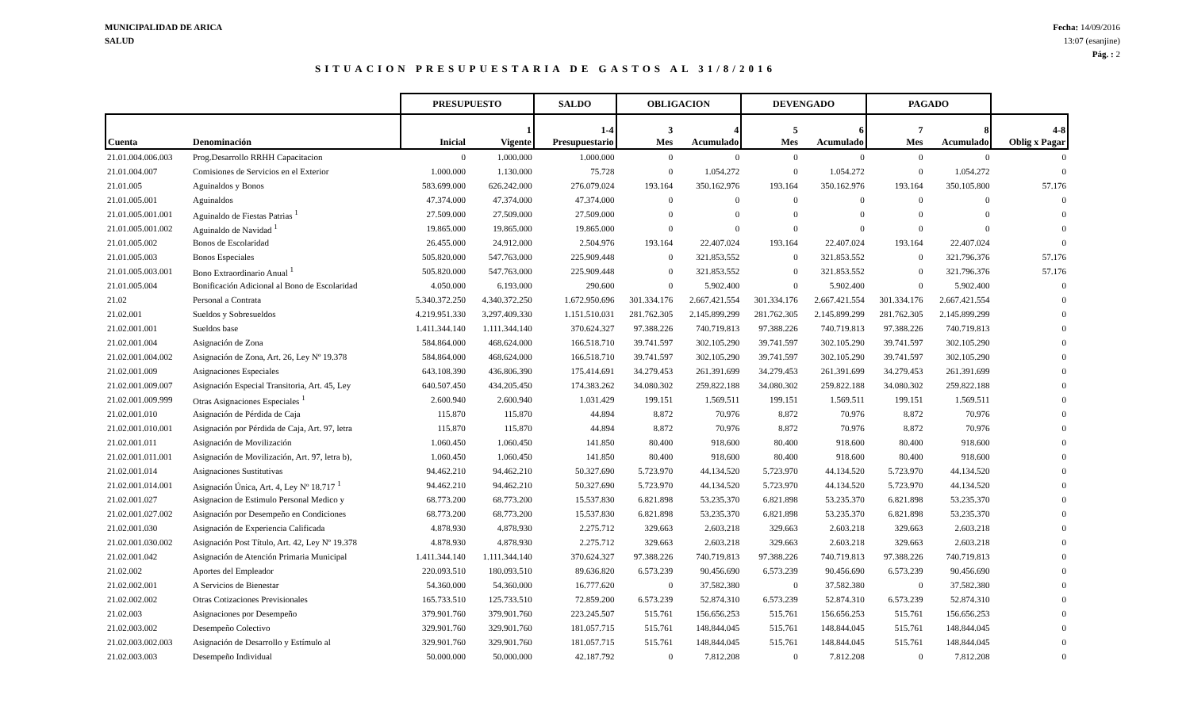MUNICIPALIDAD DE ARICA
SALUD
Fecha: 14/09/2016
13:07 (esanjine)
Pág. : 2
SITUACION PRESUPUESTARIA DE GASTOS AL 31/8/2016
| | | PRESUPUESTO | | SALDO | OBLIGACION | | DEVENGADO | | PAGADO | | |
| --- | --- | --- | --- | --- | --- | --- | --- | --- | --- | --- | --- |
| Cuenta | Denominación | Inicial | 1 Vigente | 1-4 Presupuestario | 3 Mes | 4 Acumulado | 5 Mes | 6 Acumulado | 7 Mes | 8 Acumulado | 4-8 Oblig x Pagar |
| 21.01.004.006.003 | Prog.Desarrollo RRHH Capacitacion | 0 | 1.000.000 | 1.000.000 | 0 | 0 | 0 | 0 | 0 | 0 | 0 |
| 21.01.004.007 | Comisiones de Servicios en el Exterior | 1.000.000 | 1.130.000 | 75.728 | 0 | 1.054.272 | 0 | 1.054.272 | 0 | 1.054.272 | 0 |
| 21.01.005 | Aguinaldos y Bonos | 583.699.000 | 626.242.000 | 276.079.024 | 193.164 | 350.162.976 | 193.164 | 350.162.976 | 193.164 | 350.105.800 | 57.176 |
| 21.01.005.001 | Aguinaldos | 47.374.000 | 47.374.000 | 47.374.000 | 0 | 0 | 0 | 0 | 0 | 0 | 0 |
| 21.01.005.001.001 | Aguinaldo de Fiestas Patrias <sup>1</sup> | 27.509.000 | 27.509.000 | 27.509.000 | 0 | 0 | 0 | 0 | 0 | 0 | 0 |
| 21.01.005.001.002 | Aguinaldo de Navidad <sup>1</sup> | 19.865.000 | 19.865.000 | 19.865.000 | 0 | 0 | 0 | 0 | 0 | 0 | 0 |
| 21.01.005.002 | Bonos de Escolaridad | 26.455.000 | 24.912.000 | 2.504.976 | 193.164 | 22.407.024 | 193.164 | 22.407.024 | 193.164 | 22.407.024 | 0 |
| 21.01.005.003 | Bonos Especiales | 505.820.000 | 547.763.000 | 225.909.448 | 0 | 321.853.552 | 0 | 321.853.552 | 0 | 321.796.376 | 57.176 |
| 21.01.005.003.001 | Bono Extraordinario Anual <sup>1</sup> | 505.820.000 | 547.763.000 | 225.909.448 | 0 | 321.853.552 | 0 | 321.853.552 | 0 | 321.796.376 | 57.176 |
| 21.01.005.004 | Bonificación Adicional al Bono de Escolaridad | 4.050.000 | 6.193.000 | 290.600 | 0 | 5.902.400 | 0 | 5.902.400 | 0 | 5.902.400 | 0 |
| 21.02 | Personal a Contrata | 5.340.372.250 | 4.340.372.250 | 1.672.950.696 | 301.334.176 | 2.667.421.554 | 301.334.176 | 2.667.421.554 | 301.334.176 | 2.667.421.554 | 0 |
| 21.02.001 | Sueldos y Sobresueldos | 4.219.951.330 | 3.297.409.330 | 1.151.510.031 | 281.762.305 | 2.145.899.299 | 281.762.305 | 2.145.899.299 | 281.762.305 | 2.145.899.299 | 0 |
| 21.02.001.001 | Sueldos base | 1.411.344.140 | 1.111.344.140 | 370.624.327 | 97.388.226 | 740.719.813 | 97.388.226 | 740.719.813 | 97.388.226 | 740.719.813 | 0 |
| 21.02.001.004 | Asignación de Zona | 584.864.000 | 468.624.000 | 166.518.710 | 39.741.597 | 302.105.290 | 39.741.597 | 302.105.290 | 39.741.597 | 302.105.290 | 0 |
| 21.02.001.004.002 | Asignación de Zona, Art. 26, Ley Nº 19.378 | 584.864.000 | 468.624.000 | 166.518.710 | 39.741.597 | 302.105.290 | 39.741.597 | 302.105.290 | 39.741.597 | 302.105.290 | 0 |
| 21.02.001.009 | Asignaciones Especiales | 643.108.390 | 436.806.390 | 175.414.691 | 34.279.453 | 261.391.699 | 34.279.453 | 261.391.699 | 34.279.453 | 261.391.699 | 0 |
| 21.02.001.009.007 | Asignación Especial Transitoria, Art. 45, Ley | 640.507.450 | 434.205.450 | 174.383.262 | 34.080.302 | 259.822.188 | 34.080.302 | 259.822.188 | 34.080.302 | 259.822.188 | 0 |
| 21.02.001.009.999 | Otras Asignaciones Especiales <sup>1</sup> | 2.600.940 | 2.600.940 | 1.031.429 | 199.151 | 1.569.511 | 199.151 | 1.569.511 | 199.151 | 1.569.511 | 0 |
| 21.02.001.010 | Asignación de Pérdida de Caja | 115.870 | 115.870 | 44.894 | 8.872 | 70.976 | 8.872 | 70.976 | 8.872 | 70.976 | 0 |
| 21.02.001.010.001 | Asignación por Pérdida de Caja, Art. 97, letra | 115.870 | 115.870 | 44.894 | 8.872 | 70.976 | 8.872 | 70.976 | 8.872 | 70.976 | 0 |
| 21.02.001.011 | Asignación de Movilización | 1.060.450 | 1.060.450 | 141.850 | 80.400 | 918.600 | 80.400 | 918.600 | 80.400 | 918.600 | 0 |
| 21.02.001.011.001 | Asignación de Movilización, Art. 97, letra b), | 1.060.450 | 1.060.450 | 141.850 | 80.400 | 918.600 | 80.400 | 918.600 | 80.400 | 918.600 | 0 |
| 21.02.001.014 | Asignaciones Sustitutivas | 94.462.210 | 94.462.210 | 50.327.690 | 5.723.970 | 44.134.520 | 5.723.970 | 44.134.520 | 5.723.970 | 44.134.520 | 0 |
| 21.02.001.014.001 | Asignación Única, Art. 4, Ley Nº 18.717 <sup>1</sup> | 94.462.210 | 94.462.210 | 50.327.690 | 5.723.970 | 44.134.520 | 5.723.970 | 44.134.520 | 5.723.970 | 44.134.520 | 0 |
| 21.02.001.027 | Asignacion de Estimulo Personal Medico y | 68.773.200 | 68.773.200 | 15.537.830 | 6.821.898 | 53.235.370 | 6.821.898 | 53.235.370 | 6.821.898 | 53.235.370 | 0 |
| 21.02.001.027.002 | Asignación por Desempeño en Condiciones | 68.773.200 | 68.773.200 | 15.537.830 | 6.821.898 | 53.235.370 | 6.821.898 | 53.235.370 | 6.821.898 | 53.235.370 | 0 |
| 21.02.001.030 | Asignación de Experiencia Calificada | 4.878.930 | 4.878.930 | 2.275.712 | 329.663 | 2.603.218 | 329.663 | 2.603.218 | 329.663 | 2.603.218 | 0 |
| 21.02.001.030.002 | Asignación Post Título, Art. 42, Ley Nº 19.378 | 4.878.930 | 4.878.930 | 2.275.712 | 329.663 | 2.603.218 | 329.663 | 2.603.218 | 329.663 | 2.603.218 | 0 |
| 21.02.001.042 | Asignación de Atención Primaria Municipal | 1.411.344.140 | 1.111.344.140 | 370.624.327 | 97.388.226 | 740.719.813 | 97.388.226 | 740.719.813 | 97.388.226 | 740.719.813 | 0 |
| 21.02.002 | Aportes del Empleador | 220.093.510 | 180.093.510 | 89.636.820 | 6.573.239 | 90.456.690 | 6.573.239 | 90.456.690 | 6.573.239 | 90.456.690 | 0 |
| 21.02.002.001 | A Servicios de Bienestar | 54.360.000 | 54.360.000 | 16.777.620 | 0 | 37.582.380 | 0 | 37.582.380 | 0 | 37.582.380 | 0 |
| 21.02.002.002 | Otras Cotizaciones Previsionales | 165.733.510 | 125.733.510 | 72.859.200 | 6.573.239 | 52.874.310 | 6.573.239 | 52.874.310 | 6.573.239 | 52.874.310 | 0 |
| 21.02.003 | Asignaciones por Desempeño | 379.901.760 | 379.901.760 | 223.245.507 | 515.761 | 156.656.253 | 515.761 | 156.656.253 | 515.761 | 156.656.253 | 0 |
| 21.02.003.002 | Desempeño Colectivo | 329.901.760 | 329.901.760 | 181.057.715 | 515.761 | 148.844.045 | 515.761 | 148.844.045 | 515.761 | 148.844.045 | 0 |
| 21.02.003.002.003 | Asignación de Desarrollo y Estímulo al | 329.901.760 | 329.901.760 | 181.057.715 | 515.761 | 148.844.045 | 515.761 | 148.844.045 | 515.761 | 148.844.045 | 0 |
| 21.02.003.003 | Desempeño Individual | 50.000.000 | 50.000.000 | 42.187.792 | 0 | 7.812.208 | 0 | 7.812.208 | 0 | 7.812.208 | 0 |